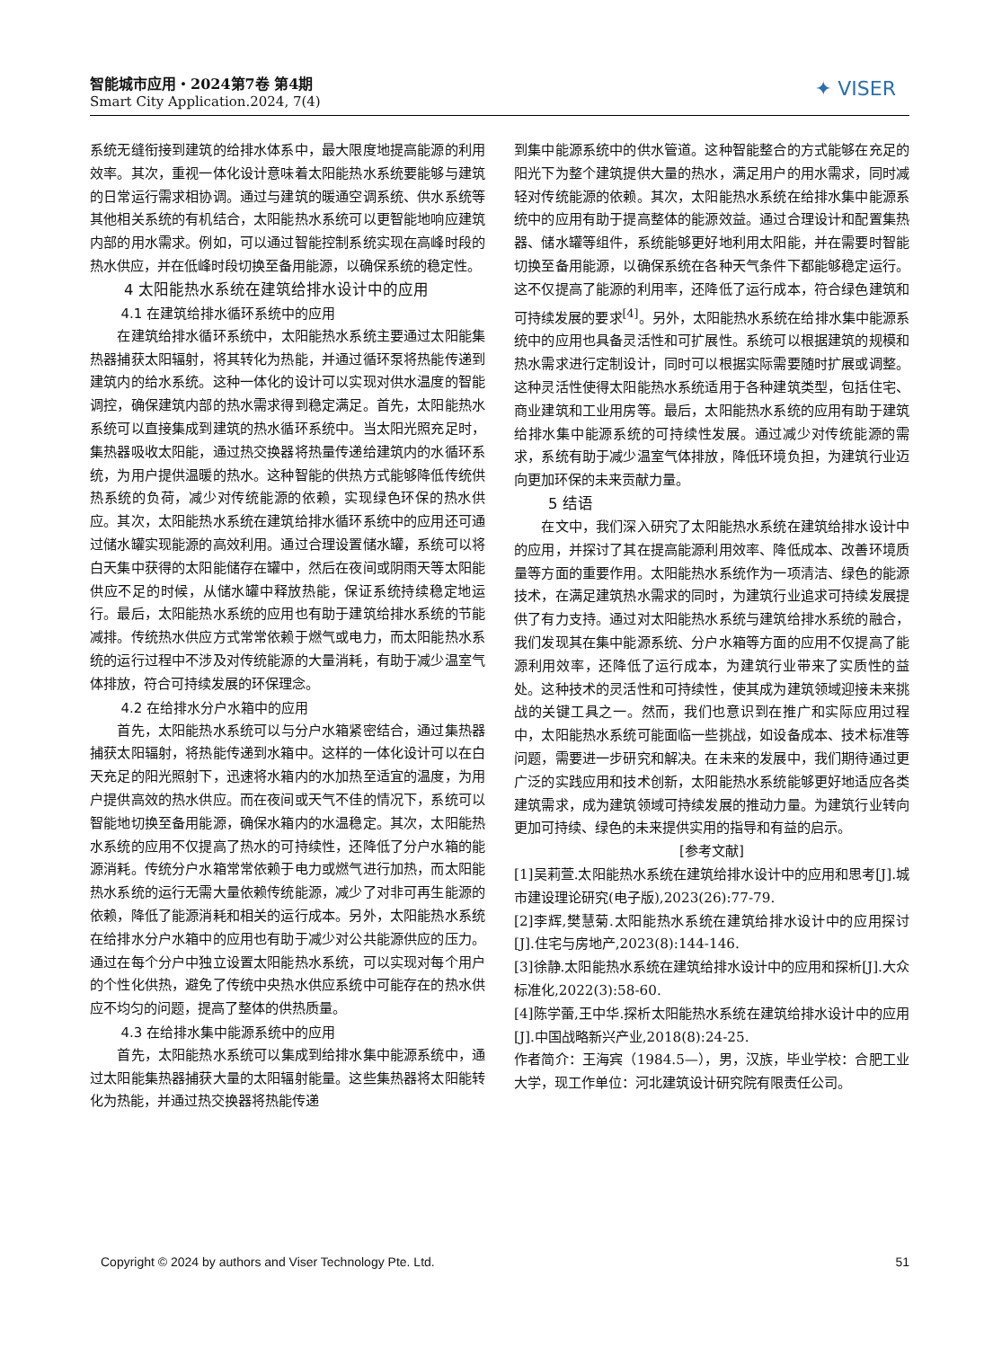智能城市应用・2024第7卷 第4期
Smart City Application.2024, 7(4)
✦ VISER
系统无缝衔接到建筑的给排水体系中，最大限度地提高能源的利用效率。其次，重视一体化设计意味着太阳能热水系统要能够与建筑的日常运行需求相协调。通过与建筑的暖通空调系统、供水系统等其他相关系统的有机结合，太阳能热水系统可以更智能地响应建筑内部的用水需求。例如，可以通过智能控制系统实现在高峰时段的热水供应，并在低峰时段切换至备用能源，以确保系统的稳定性。
4 太阳能热水系统在建筑给排水设计中的应用
4.1 在建筑给排水循环系统中的应用
在建筑给排水循环系统中，太阳能热水系统主要通过太阳能集热器捕获太阳辐射，将其转化为热能，并通过循环泵将热能传递到建筑内的给水系统。这种一体化的设计可以实现对供水温度的智能调控，确保建筑内部的热水需求得到稳定满足。首先，太阳能热水系统可以直接集成到建筑的热水循环系统中。当太阳光照充足时，集热器吸收太阳能，通过热交换器将热量传递给建筑内的水循环系统，为用户提供温暖的热水。这种智能的供热方式能够降低传统供热系统的负荷，减少对传统能源的依赖，实现绿色环保的热水供应。其次，太阳能热水系统在建筑给排水循环系统中的应用还可通过储水罐实现能源的高效利用。通过合理设置储水罐，系统可以将白天集中获得的太阳能储存在罐中，然后在夜间或阴雨天等太阳能供应不足的时候，从储水罐中释放热能，保证系统持续稳定地运行。最后，太阳能热水系统的应用也有助于建筑给排水系统的节能减排。传统热水供应方式常常依赖于燃气或电力，而太阳能热水系统的运行过程中不涉及对传统能源的大量消耗，有助于减少温室气体排放，符合可持续发展的环保理念。
4.2 在给排水分户水箱中的应用
首先，太阳能热水系统可以与分户水箱紧密结合，通过集热器捕获太阳辐射，将热能传递到水箱中。这样的一体化设计可以在白天充足的阳光照射下，迅速将水箱内的水加热至适宜的温度，为用户提供高效的热水供应。而在夜间或天气不佳的情况下，系统可以智能地切换至备用能源，确保水箱内的水温稳定。其次，太阳能热水系统的应用不仅提高了热水的可持续性，还降低了分户水箱的能源消耗。传统分户水箱常常依赖于电力或燃气进行加热，而太阳能热水系统的运行无需大量依赖传统能源，减少了对非可再生能源的依赖，降低了能源消耗和相关的运行成本。另外，太阳能热水系统在给排水分户水箱中的应用也有助于减少对公共能源供应的压力。通过在每个分户中独立设置太阳能热水系统，可以实现对每个用户的个性化供热，避免了传统中央热水供应系统中可能存在的热水供应不均匀的问题，提高了整体的供热质量。
4.3 在给排水集中能源系统中的应用
首先，太阳能热水系统可以集成到给排水集中能源系统中，通过太阳能集热器捕获大量的太阳辐射能量。这些集热器将太阳能转化为热能，并通过热交换器将热能传递
到集中能源系统中的供水管道。这种智能整合的方式能够在充足的阳光下为整个建筑提供大量的热水，满足用户的用水需求，同时减轻对传统能源的依赖。其次，太阳能热水系统在给排水集中能源系统中的应用有助于提高整体的能源效益。通过合理设计和配置集热器、储水罐等组件，系统能够更好地利用太阳能，并在需要时智能切换至备用能源，以确保系统在各种天气条件下都能够稳定运行。这不仅提高了能源的利用率，还降低了运行成本，符合绿色建筑和可持续发展的要求<sup>[4]</sup>。另外，太阳能热水系统在给排水集中能源系统中的应用也具备灵活性和可扩展性。系统可以根据建筑的规模和热水需求进行定制设计，同时可以根据实际需要随时扩展或调整。这种灵活性使得太阳能热水系统适用于各种建筑类型，包括住宅、商业建筑和工业用房等。最后，太阳能热水系统的应用有助于建筑给排水集中能源系统的可持续性发展。通过减少对传统能源的需求，系统有助于减少温室气体排放，降低环境负担，为建筑行业迈向更加环保的未来贡献力量。
5 结语
在文中，我们深入研究了太阳能热水系统在建筑给排水设计中的应用，并探讨了其在提高能源利用效率、降低成本、改善环境质量等方面的重要作用。太阳能热水系统作为一项清洁、绿色的能源技术，在满足建筑热水需求的同时，为建筑行业追求可持续发展提供了有力支持。通过对太阳能热水系统与建筑给排水系统的融合，我们发现其在集中能源系统、分户水箱等方面的应用不仅提高了能源利用效率，还降低了运行成本，为建筑行业带来了实质性的益处。这种技术的灵活性和可持续性，使其成为建筑领域迎接未来挑战的关键工具之一。然而，我们也意识到在推广和实际应用过程中，太阳能热水系统可能面临一些挑战，如设备成本、技术标准等问题，需要进一步研究和解决。在未来的发展中，我们期待通过更广泛的实践应用和技术创新，太阳能热水系统能够更好地适应各类建筑需求，成为建筑领域可持续发展的推动力量。为建筑行业转向更加可持续、绿色的未来提供实用的指导和有益的启示。
[参考文献]
[1]吴莉萱.太阳能热水系统在建筑给排水设计中的应用和思考[J].城市建设理论研究(电子版),2023(26):77-79.
[2]李辉,樊慧菊.太阳能热水系统在建筑给排水设计中的应用探讨[J].住宅与房地产,2023(8):144-146.
[3]徐静.太阳能热水系统在建筑给排水设计中的应用和探析[J].大众标准化,2022(3):58-60.
[4]陈学蕾,王中华.探析太阳能热水系统在建筑给排水设计中的应用[J].中国战略新兴产业,2018(8):24-25.
作者简介：王海宾（1984.5—），男，汉族，毕业学校：合肥工业大学，现工作单位：河北建筑设计研究院有限责任公司。
Copyright © 2024 by authors and Viser Technology Pte. Ltd. 51